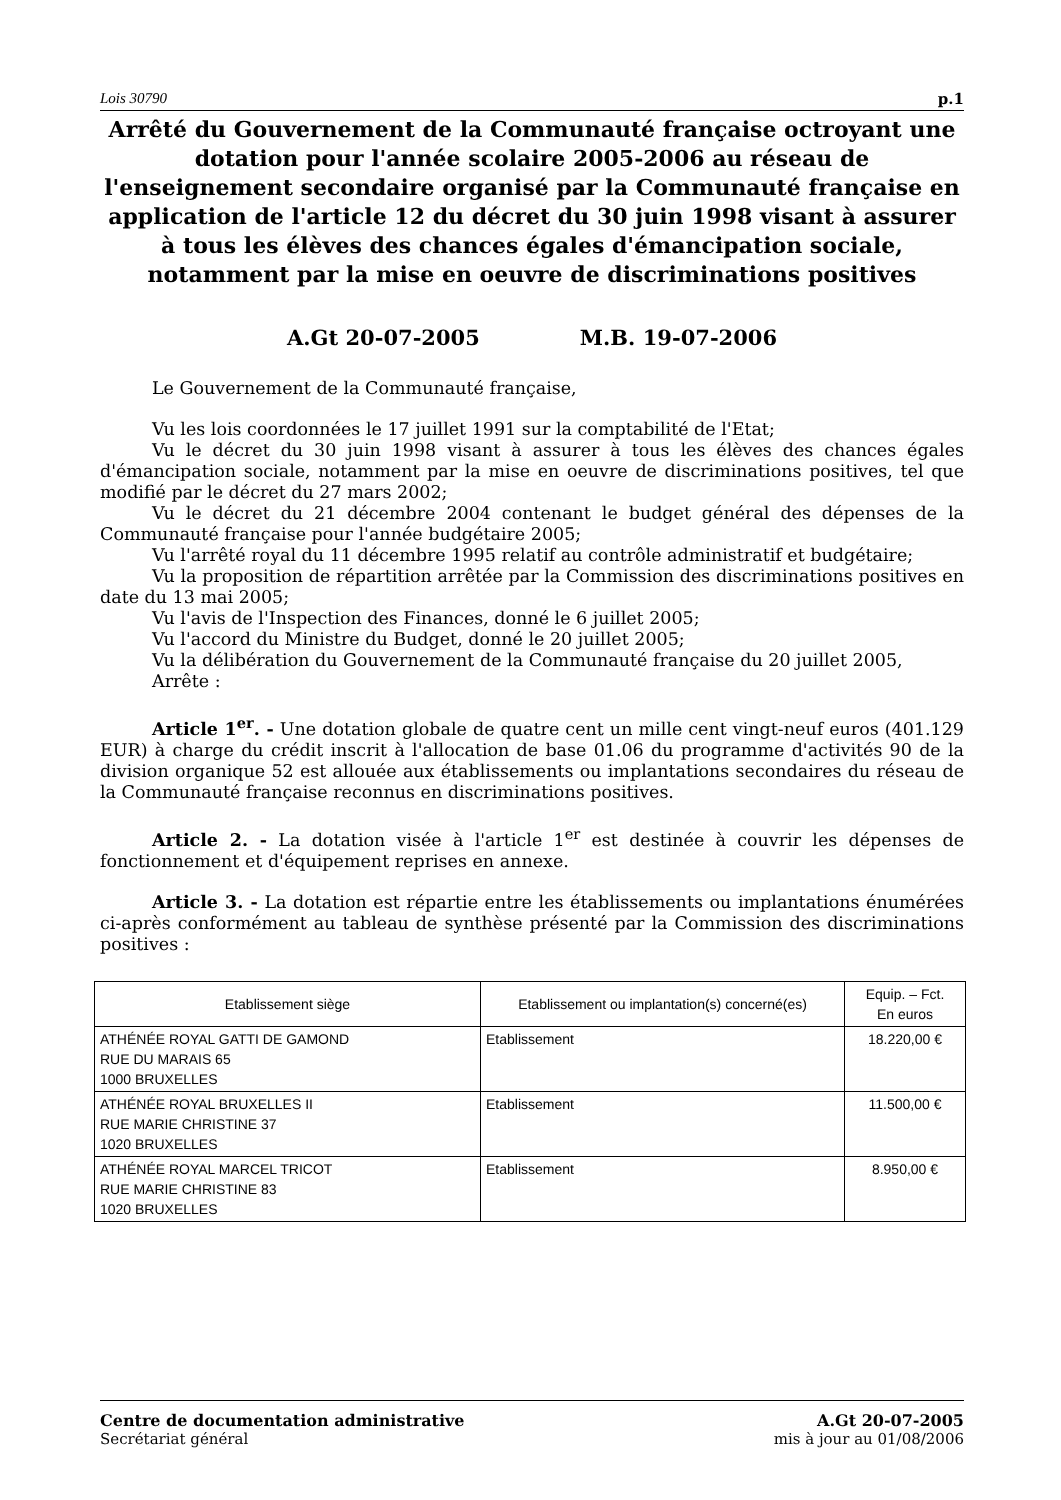Lois 30790 p.1
Arrêté du Gouvernement de la Communauté française octroyant une dotation pour l'année scolaire 2005-2006 au réseau de l'enseignement secondaire organisé par la Communauté française en application de l'article 12 du décret du 30 juin 1998 visant à assurer à tous les élèves des chances égales d'émancipation sociale, notamment par la mise en oeuvre de discriminations positives
A.Gt 20-07-2005 M.B. 19-07-2006
Le Gouvernement de la Communauté française,
Vu les lois coordonnées le 17 juillet 1991 sur la comptabilité de l'Etat;
Vu le décret du 30 juin 1998 visant à assurer à tous les élèves des chances égales d'émancipation sociale, notamment par la mise en oeuvre de discriminations positives, tel que modifié par le décret du 27 mars 2002;
Vu le décret du 21 décembre 2004 contenant le budget général des dépenses de la Communauté française pour l'année budgétaire 2005;
Vu l'arrêté royal du 11 décembre 1995 relatif au contrôle administratif et budgétaire;
Vu la proposition de répartition arrêtée par la Commission des discriminations positives en date du 13 mai 2005;
Vu l'avis de l'Inspection des Finances, donné le 6 juillet 2005;
Vu l'accord du Ministre du Budget, donné le 20 juillet 2005;
Vu la délibération du Gouvernement de la Communauté française du 20 juillet 2005,
Arrête :
Article 1<sup>er</sup>. - Une dotation globale de quatre cent un mille cent vingt-neuf euros (401.129 EUR) à charge du crédit inscrit à l'allocation de base 01.06 du programme d'activités 90 de la division organique 52 est allouée aux établissements ou implantations secondaires du réseau de la Communauté française reconnus en discriminations positives.
Article 2. - La dotation visée à l'article 1<sup>er</sup> est destinée à couvrir les dépenses de fonctionnement et d'équipement reprises en annexe.
Article 3. - La dotation est répartie entre les établissements ou implantations énumérées ci-après conformément au tableau de synthèse présenté par la Commission des discriminations positives :
| Etablissement siège | Etablissement ou implantation(s) concerné(es) | Equip. – Fct. En euros |
| --- | --- | --- |
| ATHÉNÉE ROYAL GATTI DE GAMOND RUE DU MARAIS 65 1000 BRUXELLES | Etablissement | 18.220,00 € |
| ATHÉNÉE ROYAL BRUXELLES II RUE MARIE CHRISTINE 37 1020 BRUXELLES | Etablissement | 11.500,00 € |
| ATHÉNÉE ROYAL MARCEL TRICOT RUE MARIE CHRISTINE 83 1020 BRUXELLES | Etablissement | 8.950,00 € |
Centre de documentation administrative
Secrétariat général
A.Gt 20-07-2005
mis à jour au 01/08/2006